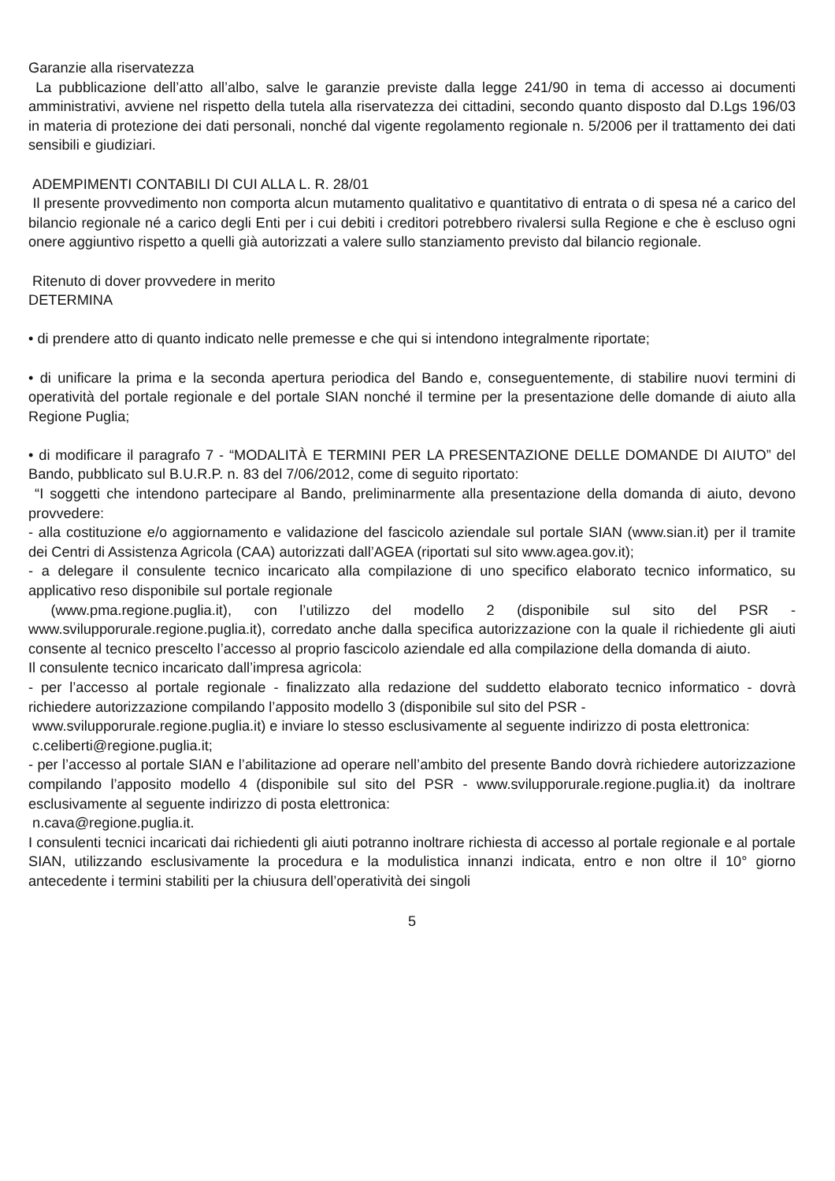Garanzie alla riservatezza
La pubblicazione dell’atto all’albo, salve le garanzie previste dalla legge 241/90 in tema di accesso ai documenti amministrativi, avviene nel rispetto della tutela alla riservatezza dei cittadini, secondo quanto disposto dal D.Lgs 196/03 in materia di protezione dei dati personali, nonché dal vigente regolamento regionale n. 5/2006 per il trattamento dei dati sensibili e giudiziari.
ADEMPIMENTI CONTABILI DI CUI ALLA L. R. 28/01
Il presente provvedimento non comporta alcun mutamento qualitativo e quantitativo di entrata o di spesa né a carico del bilancio regionale né a carico degli Enti per i cui debiti i creditori potrebbero rivalersi sulla Regione e che è escluso ogni onere aggiuntivo rispetto a quelli già autorizzati a valere sullo stanziamento previsto dal bilancio regionale.
Ritenuto di dover provvedere in merito
DETERMINA
• di prendere atto di quanto indicato nelle premesse e che qui si intendono integralmente riportate;
• di unificare la prima e la seconda apertura periodica del Bando e, conseguentemente, di stabilire nuovi termini di operatività del portale regionale e del portale SIAN nonché il termine per la presentazione delle domande di aiuto alla Regione Puglia;
• di modificare il paragrafo 7 - “MODALITÀ E TERMINI PER LA PRESENTAZIONE DELLE DOMANDE DI AIUTO” del Bando, pubblicato sul B.U.R.P. n. 83 del 7/06/2012, come di seguito riportato:
“I soggetti che intendono partecipare al Bando, preliminarmente alla presentazione della domanda di aiuto, devono provvedere:
- alla costituzione e/o aggiornamento e validazione del fascicolo aziendale sul portale SIAN (www.sian.it) per il tramite dei Centri di Assistenza Agricola (CAA) autorizzati dall’AGEA (riportati sul sito www.agea.gov.it);
- a delegare il consulente tecnico incaricato alla compilazione di uno specifico elaborato tecnico informatico, su applicativo reso disponibile sul portale regionale
(www.pma.regione.puglia.it), con l’utilizzo del modello 2 (disponibile sul sito del PSR - www.svilupporurale.regione.puglia.it), corredato anche dalla specifica autorizzazione con la quale il richiedente gli aiuti consente al tecnico prescelto l’accesso al proprio fascicolo aziendale ed alla compilazione della domanda di aiuto.
Il consulente tecnico incaricato dall’impresa agricola:
- per l’accesso al portale regionale - finalizzato alla redazione del suddetto elaborato tecnico informatico - dovrà richiedere autorizzazione compilando l’apposito modello 3 (disponibile sul sito del PSR -
www.svilupporurale.regione.puglia.it) e inviare lo stesso esclusivamente al seguente indirizzo di posta elettronica:
c.celiberti@regione.puglia.it;
- per l’accesso al portale SIAN e l’abilitazione ad operare nell’ambito del presente Bando dovrà richiedere autorizzazione compilando l’apposito modello 4 (disponibile sul sito del PSR - www.svilupporurale.regione.puglia.it) da inoltrare esclusivamente al seguente indirizzo di posta elettronica:
n.cava@regione.puglia.it.
I consulenti tecnici incaricati dai richiedenti gli aiuti potranno inoltrare richiesta di accesso al portale regionale e al portale SIAN, utilizzando esclusivamente la procedura e la modulistica innanzi indicata, entro e non oltre il 10° giorno antecedente i termini stabiliti per la chiusura dell’operatività dei singoli
5